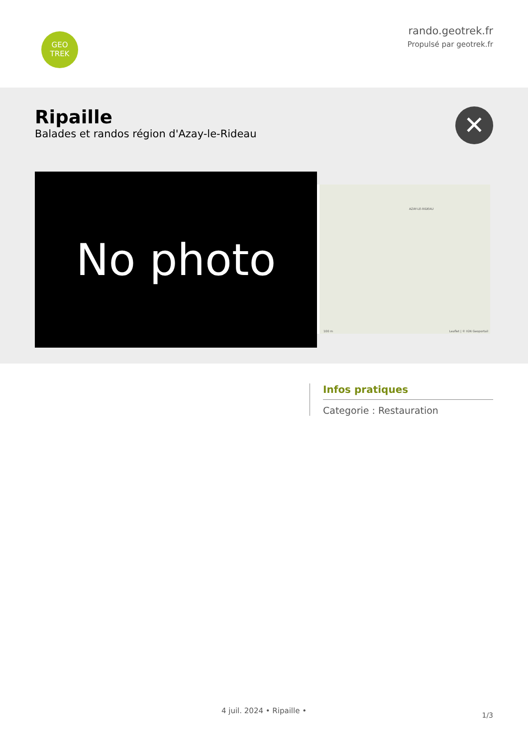GEO
TREK
rando.geotrek.fr
Propulsé par geotrek.fr
Ripaille
Balades et randos région d'Azay-le-Rideau
✕
No photo
AZAY-LE-RIDEAU
Leaflet | © IGN Geoportail 100 m
Infos pratiques
Categorie : Restauration
1/3
4 juil. 2024 • Ripaille •